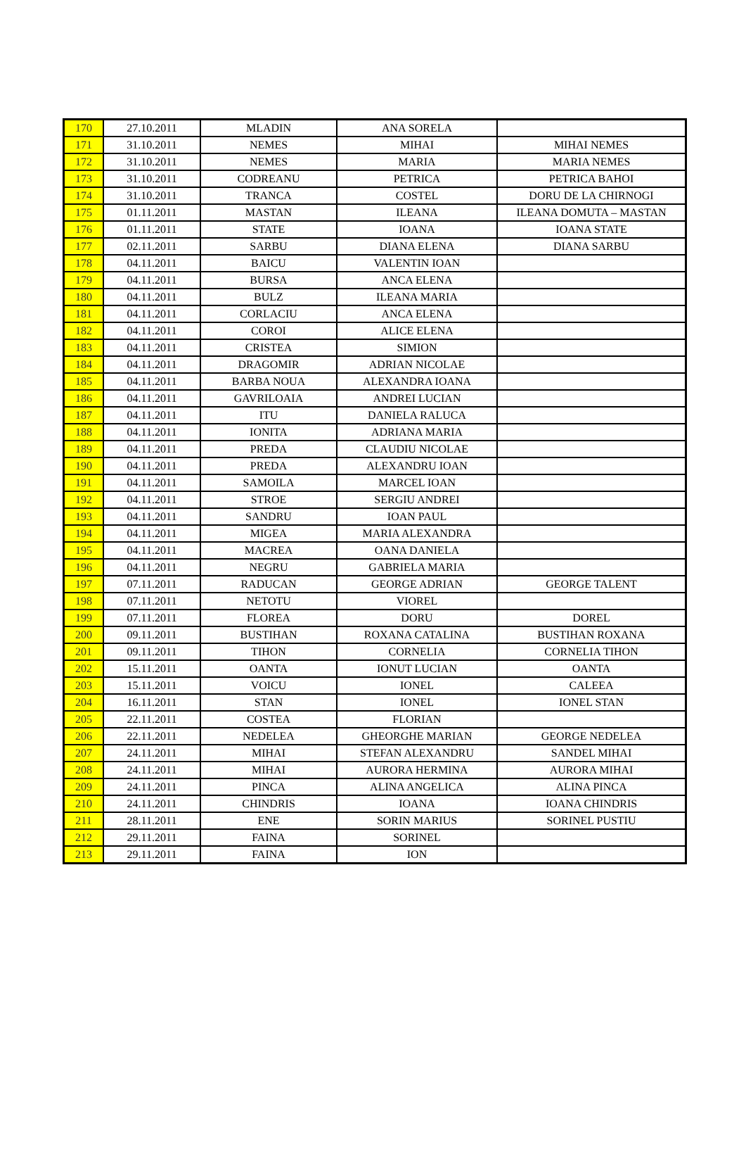| 170 | 27.10.2011 | MLADIN | ANA SORELA | |
| 171 | 31.10.2011 | NEMES | MIHAI | MIHAI NEMES |
| 172 | 31.10.2011 | NEMES | MARIA | MARIA NEMES |
| 173 | 31.10.2011 | CODREANU | PETRICA | PETRICA BAHOI |
| 174 | 31.10.2011 | TRANCA | COSTEL | DORU DE LA CHIRNOGI |
| 175 | 01.11.2011 | MASTAN | ILEANA | ILEANA DOMUTA – MASTAN |
| 176 | 01.11.2011 | STATE | IOANA | IOANA STATE |
| 177 | 02.11.2011 | SARBU | DIANA ELENA | DIANA SARBU |
| 178 | 04.11.2011 | BAICU | VALENTIN IOAN | |
| 179 | 04.11.2011 | BURSA | ANCA ELENA | |
| 180 | 04.11.2011 | BULZ | ILEANA MARIA | |
| 181 | 04.11.2011 | CORLACIU | ANCA ELENA | |
| 182 | 04.11.2011 | COROI | ALICE ELENA | |
| 183 | 04.11.2011 | CRISTEA | SIMION | |
| 184 | 04.11.2011 | DRAGOMIR | ADRIAN NICOLAE | |
| 185 | 04.11.2011 | BARBA NOUA | ALEXANDRA IOANA | |
| 186 | 04.11.2011 | GAVRILOAIA | ANDREI LUCIAN | |
| 187 | 04.11.2011 | ITU | DANIELA RALUCA | |
| 188 | 04.11.2011 | IONITA | ADRIANA MARIA | |
| 189 | 04.11.2011 | PREDA | CLAUDIU NICOLAE | |
| 190 | 04.11.2011 | PREDA | ALEXANDRU IOAN | |
| 191 | 04.11.2011 | SAMOILA | MARCEL IOAN | |
| 192 | 04.11.2011 | STROE | SERGIU ANDREI | |
| 193 | 04.11.2011 | SANDRU | IOAN PAUL | |
| 194 | 04.11.2011 | MIGEA | MARIA ALEXANDRA | |
| 195 | 04.11.2011 | MACREA | OANA DANIELA | |
| 196 | 04.11.2011 | NEGRU | GABRIELA MARIA | |
| 197 | 07.11.2011 | RADUCAN | GEORGE ADRIAN | GEORGE TALENT |
| 198 | 07.11.2011 | NETOTU | VIOREL | |
| 199 | 07.11.2011 | FLOREA | DORU | DOREL |
| 200 | 09.11.2011 | BUSTIHAN | ROXANA CATALINA | BUSTIHAN ROXANA |
| 201 | 09.11.2011 | TIHON | CORNELIA | CORNELIA TIHON |
| 202 | 15.11.2011 | OANTA | IONUT LUCIAN | OANTA |
| 203 | 15.11.2011 | VOICU | IONEL | CALEEA |
| 204 | 16.11.2011 | STAN | IONEL | IONEL STAN |
| 205 | 22.11.2011 | COSTEA | FLORIAN | |
| 206 | 22.11.2011 | NEDELEA | GHEORGHE MARIAN | GEORGE NEDELEA |
| 207 | 24.11.2011 | MIHAI | STEFAN ALEXANDRU | SANDEL MIHAI |
| 208 | 24.11.2011 | MIHAI | AURORA HERMINA | AURORA MIHAI |
| 209 | 24.11.2011 | PINCA | ALINA ANGELICA | ALINA PINCA |
| 210 | 24.11.2011 | CHINDRIS | IOANA | IOANA CHINDRIS |
| 211 | 28.11.2011 | ENE | SORIN MARIUS | SORINEL PUSTIU |
| 212 | 29.11.2011 | FAINA | SORINEL | |
| 213 | 29.11.2011 | FAINA | ION | |